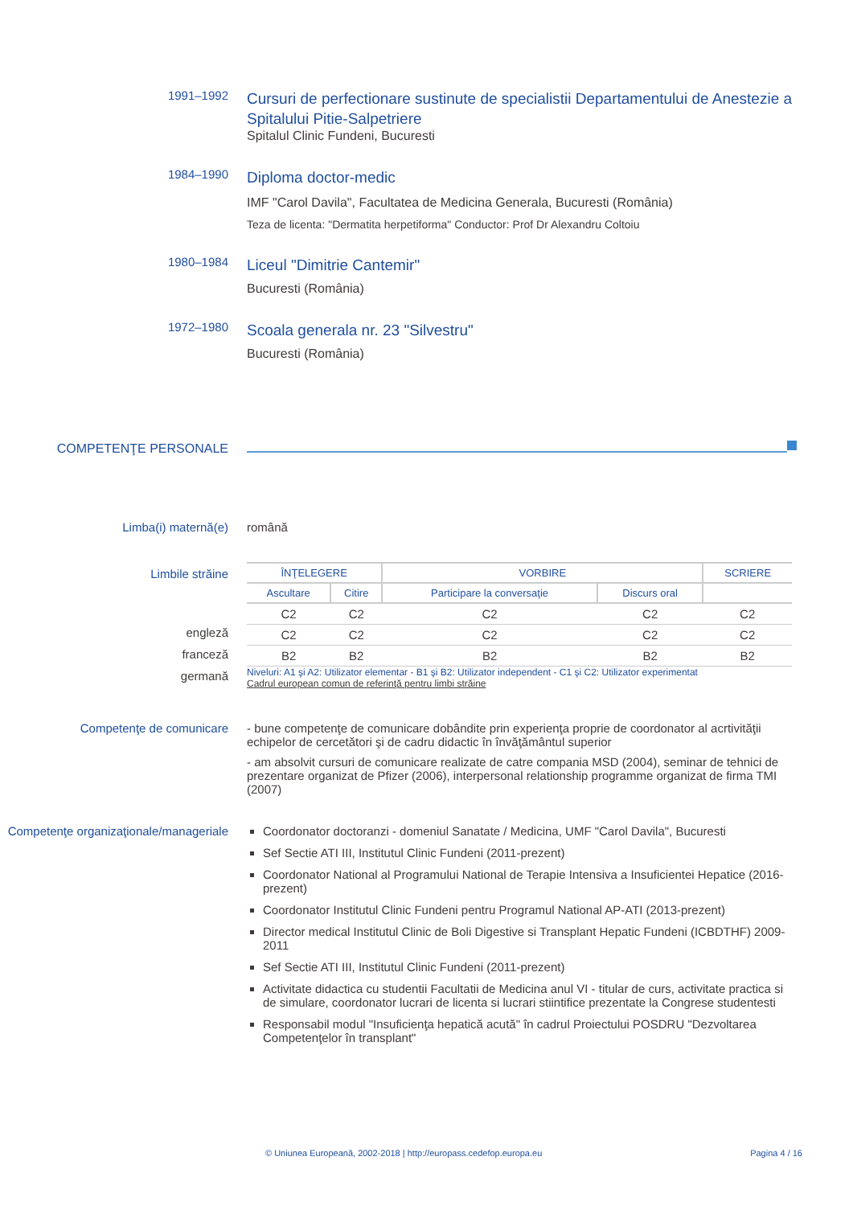1991–1992
Cursuri de perfectionare sustinute de specialistii Departamentului de Anestezie a Spitalului Pitie-Salpetriere
Spitalul Clinic Fundeni, Bucuresti
1984–1990
Diploma doctor-medic
IMF "Carol Davila", Facultatea de Medicina Generala, Bucuresti (România)
Teza de licenta: "Dermatita herpetiforma" Conductor: Prof Dr Alexandru Coltoiu
1980–1984
Liceul "Dimitrie Cantemir"
Bucuresti (România)
1972–1980
Scoala generala nr. 23 "Silvestru"
Bucuresti (România)
COMPETENŢE PERSONALE
Limba(i) maternă(e) română
Limbile străine
engleză
franceză
germană
| ÎNŢELEGERE | | VORBIRE | | SCRIERE |
| --- | --- | --- | --- | --- |
| Ascultare | Citire | Participare la conversaţie | Discurs oral | |
| C2 | C2 | C2 | C2 | C2 |
| C2 | C2 | C2 | C2 | C2 |
| B2 | B2 | B2 | B2 | B2 |
Niveluri: A1 şi A2: Utilizator elementar - B1 şi B2: Utilizator independent - C1 şi C2: Utilizator experimentat
Cadrul european comun de referinţă pentru limbi străine
Competenţe de comunicare - bune competenţe de comunicare dobândite prin experienţa proprie de coordonator al acrtivităţii echipelor de cercetători şi de cadru didactic în învăţământul superior
- am absolvit cursuri de comunicare realizate de catre compania MSD (2004), seminar de tehnici de prezentare organizat de Pfizer (2006), interpersonal relationship programme organizat de firma TMI (2007)
Competenţe organizaţionale/manageriale
Coordonator doctoranzi - domeniul Sanatate / Medicina, UMF "Carol Davila", Bucuresti
Sef Sectie ATI III, Institutul Clinic Fundeni (2011-prezent)
Coordonator National al Programului National de Terapie Intensiva a Insuficientei Hepatice (2016-prezent)
Coordonator Institutul Clinic Fundeni pentru Programul National AP-ATI (2013-prezent)
Director medical Institutul Clinic de Boli Digestive si Transplant Hepatic Fundeni (ICBDTHF) 2009-2011
Sef Sectie ATI III, Institutul Clinic Fundeni (2011-prezent)
Activitate didactica cu studentii Facultatii de Medicina anul VI - titular de curs, activitate practica si de simulare, coordonator lucrari de licenta si lucrari stiintifice prezentate la Congrese studentesti
Responsabil modul "Insuficienţa hepatică acută" în cadrul Proiectului POSDRU "Dezvoltarea Competenţelor în transplant"
© Uniunea Europeană, 2002-2018 | http://europass.cedefop.europa.eu Pagina 4 / 16